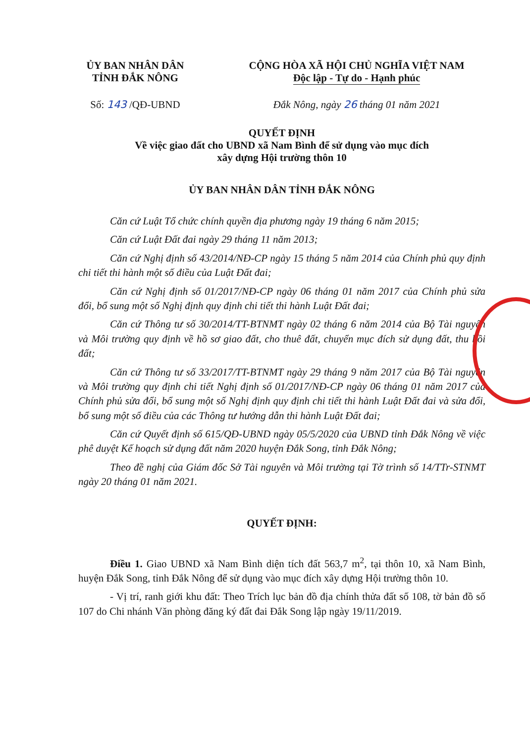ỦY BAN NHÂN DÂN
TỈNH ĐẮK NÔNG
CỘNG HÒA XÃ HỘI CHỦ NGHĨA VIỆT NAM
Độc lập - Tự do - Hạnh phúc
Số: 143 /QĐ-UBND Đắk Nông, ngày 26 tháng 01 năm 2021
QUYẾT ĐỊNH
Về việc giao đất cho UBND xã Nam Bình để sử dụng vào mục đích
xây dựng Hội trường thôn 10
ỦY BAN NHÂN DÂN TỈNH ĐẮK NÔNG
Căn cứ Luật Tổ chức chính quyền địa phương ngày 19 tháng 6 năm 2015;
Căn cứ Luật Đất đai ngày 29 tháng 11 năm 2013;
Căn cứ Nghị định số 43/2014/NĐ-CP ngày 15 tháng 5 năm 2014 của Chính phủ quy định chi tiết thi hành một số điều của Luật Đất đai;
Căn cứ Nghị định số 01/2017/NĐ-CP ngày 06 tháng 01 năm 2017 của Chính phủ sửa đổi, bổ sung một số Nghị định quy định chi tiết thi hành Luật Đất đai;
Căn cứ Thông tư số 30/2014/TT-BTNMT ngày 02 tháng 6 năm 2014 của Bộ Tài nguyên và Môi trường quy định về hồ sơ giao đất, cho thuê đất, chuyển mục đích sử dụng đất, thu hồi đất;
Căn cứ Thông tư số 33/2017/TT-BTNMT ngày 29 tháng 9 năm 2017 của Bộ Tài nguyên và Môi trường quy định chi tiết Nghị định số 01/2017/NĐ-CP ngày 06 tháng 01 năm 2017 của Chính phủ sửa đổi, bổ sung một số Nghị định quy định chi tiết thi hành Luật Đất đai và sửa đổi, bổ sung một số điều của các Thông tư hướng dẫn thi hành Luật Đất đai;
Căn cứ Quyết định số 615/QĐ-UBND ngày 05/5/2020 của UBND tỉnh Đắk Nông về việc phê duyệt Kế hoạch sử dụng đất năm 2020 huyện Đắk Song, tỉnh Đắk Nông;
Theo đề nghị của Giám đốc Sở Tài nguyên và Môi trường tại Tờ trình số 14/TTr-STNMT ngày 20 tháng 01 năm 2021.
QUYẾT ĐỊNH:
Điều 1. Giao UBND xã Nam Bình diện tích đất 563,7 m<sup>2</sup>, tại thôn 10, xã Nam Bình, huyện Đắk Song, tỉnh Đắk Nông để sử dụng vào mục đích xây dựng Hội trường thôn 10.
- Vị trí, ranh giới khu đất: Theo Trích lục bản đồ địa chính thửa đất số 108, tờ bản đồ số 107 do Chi nhánh Văn phòng đăng ký đất đai Đắk Song lập ngày 19/11/2019.